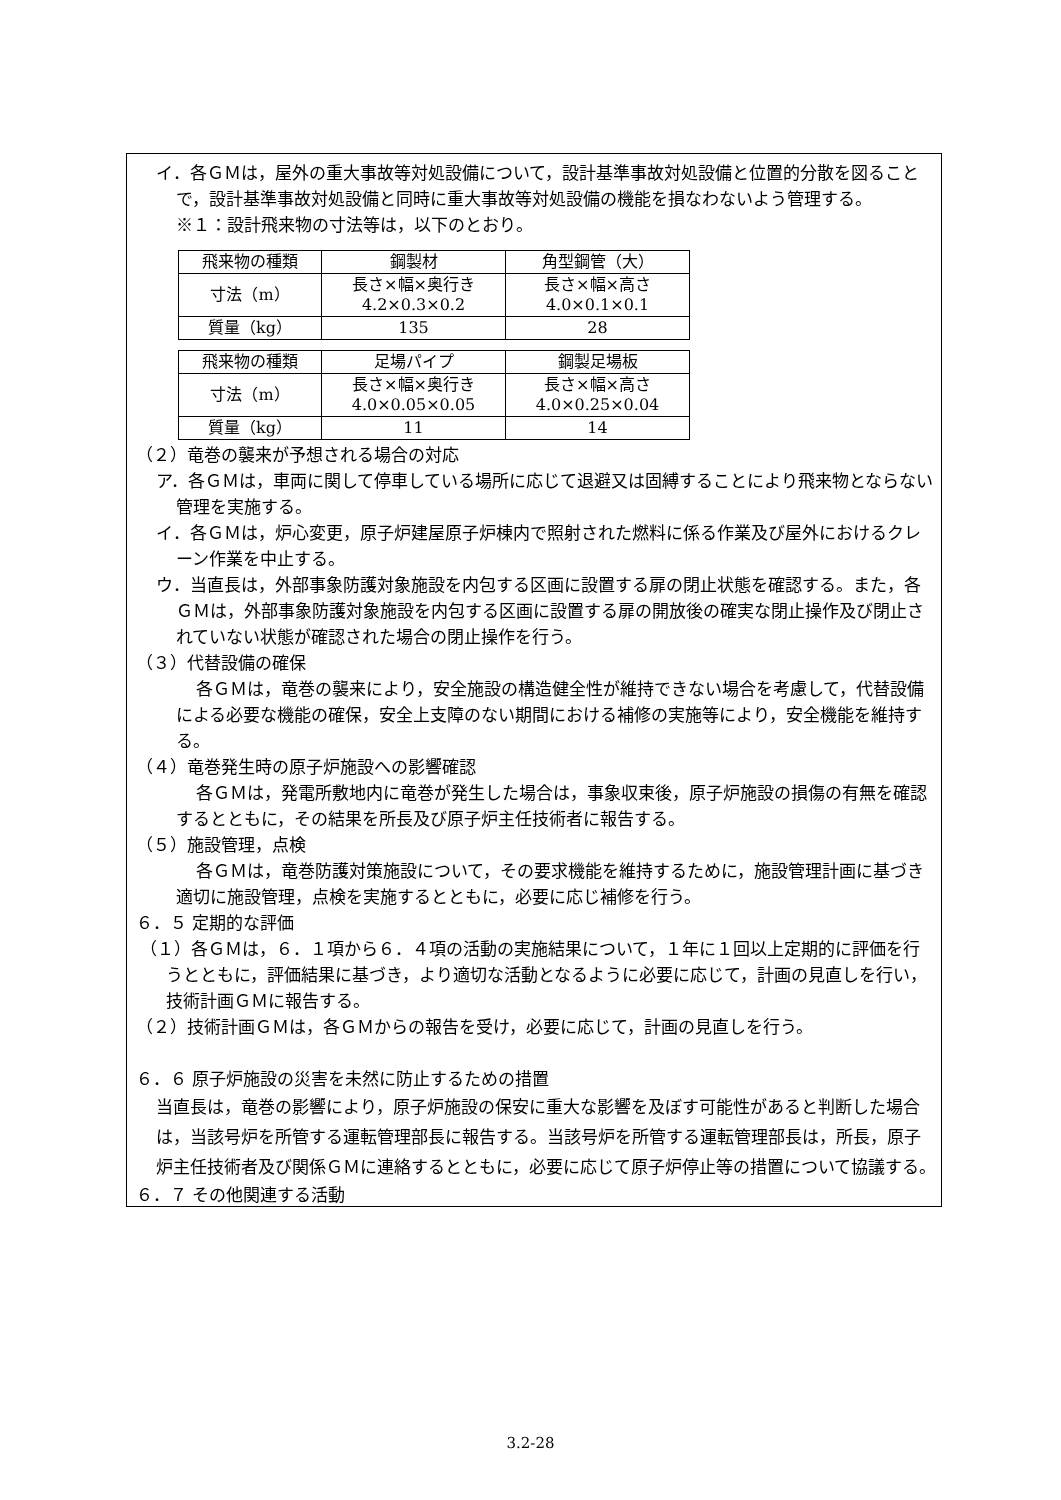イ．各ＧＭは，屋外の重大事故等対処設備について，設計基準事故対処設備と位置的分散を図ることで，設計基準事故対処設備と同時に重大事故等対処設備の機能を損なわないよう管理する。
※１：設計飛来物の寸法等は，以下のとおり。
| 飛来物の種類 | 鋼製材 | 角型鋼管（大） |
| 寸法（m） | 長さ×幅×奥行き 4.2×0.3×0.2 | 長さ×幅×高さ 4.0×0.1×0.1 |
| 質量（kg） | 135 | 28 |
| 飛来物の種類 | 足場パイプ | 鋼製足場板 |
| 寸法（m） | 長さ×幅×奥行き 4.0×0.05×0.05 | 長さ×幅×高さ 4.0×0.25×0.04 |
| 質量（kg） | 11 | 14 |
（２）竜巻の襲来が予想される場合の対応
ア．各ＧＭは，車両に関して停車している場所に応じて退避又は固縛することにより飛来物とならない管理を実施する。
イ．各ＧＭは，炉心変更，原子炉建屋原子炉棟内で照射された燃料に係る作業及び屋外におけるクレーン作業を中止する。
ウ．当直長は，外部事象防護対象施設を内包する区画に設置する扉の閉止状態を確認する。また，各ＧＭは，外部事象防護対象施設を内包する区画に設置する扉の開放後の確実な閉止操作及び閉止されていない状態が確認された場合の閉止操作を行う。
（３）代替設備の確保
各ＧＭは，竜巻の襲来により，安全施設の構造健全性が維持できない場合を考慮して，代替設備による必要な機能の確保，安全上支障のない期間における補修の実施等により，安全機能を維持する。
（４）竜巻発生時の原子炉施設への影響確認
各ＧＭは，発電所敷地内に竜巻が発生した場合は，事象収束後，原子炉施設の損傷の有無を確認するとともに，その結果を所長及び原子炉主任技術者に報告する。
（５）施設管理，点検
各ＧＭは，竜巻防護対策施設について，その要求機能を維持するために，施設管理計画に基づき適切に施設管理，点検を実施するとともに，必要に応じ補修を行う。
６．５ 定期的な評価
（１）各ＧＭは，６．１項から６．４項の活動の実施結果について，１年に１回以上定期的に評価を行うとともに，評価結果に基づき，より適切な活動となるように必要に応じて，計画の見直しを行い，技術計画ＧＭに報告する。
（２）技術計画ＧＭは，各ＧＭからの報告を受け，必要に応じて，計画の見直しを行う。
６．６ 原子炉施設の災害を未然に防止するための措置
当直長は，竜巻の影響により，原子炉施設の保安に重大な影響を及ぼす可能性があると判断した場合は，当該号炉を所管する運転管理部長に報告する。当該号炉を所管する運転管理部長は，所長，原子炉主任技術者及び関係ＧＭに連絡するとともに，必要に応じて原子炉停止等の措置について協議する。
６．７ その他関連する活動
3.2-28